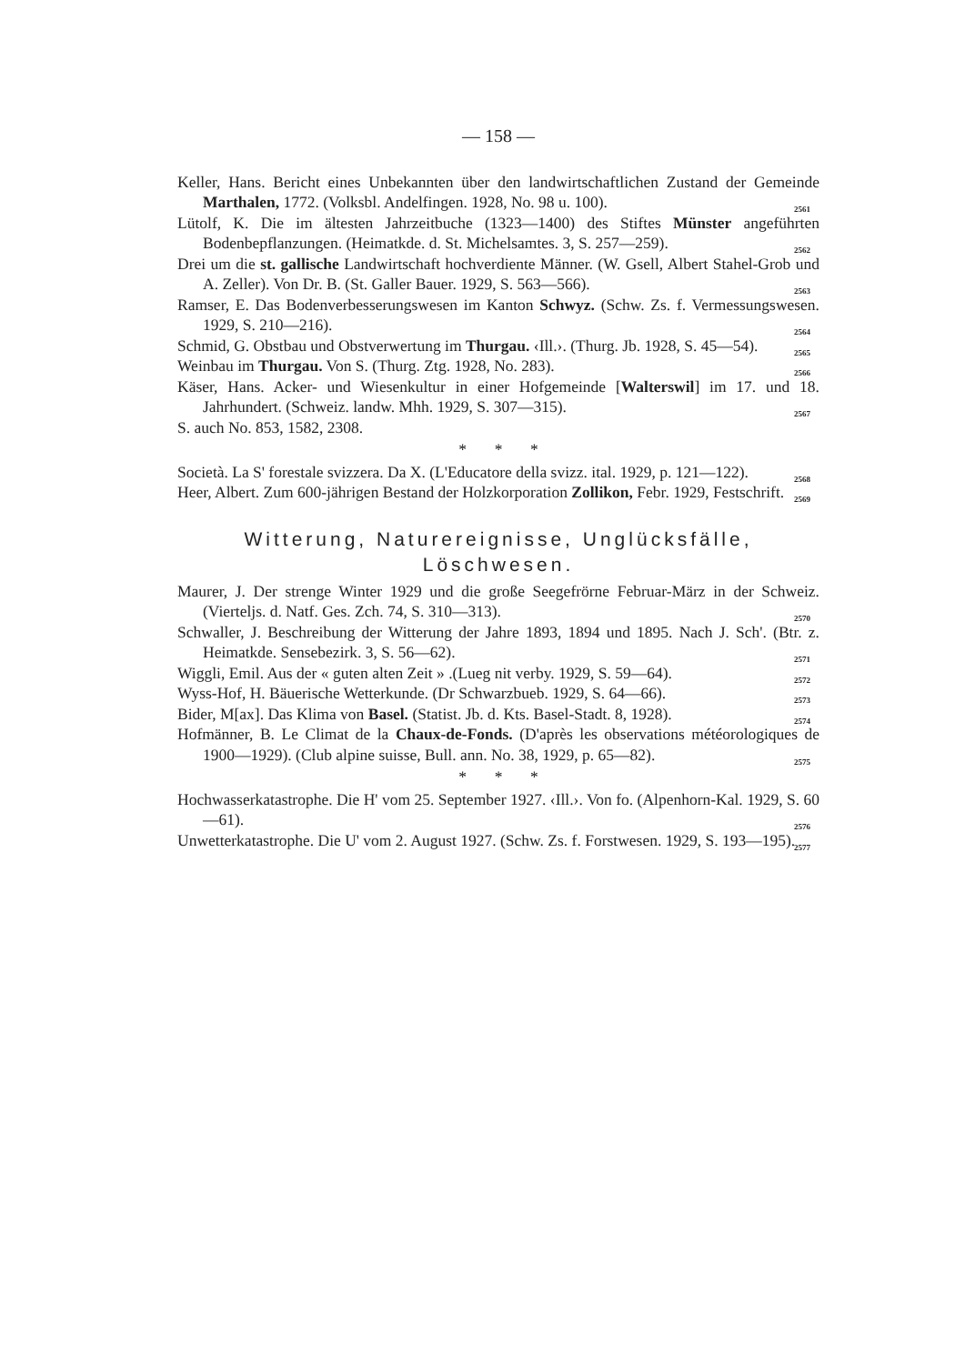— 158 —
Keller, Hans. Bericht eines Unbekannten über den landwirtschaftlichen Zustand der Gemeinde Marthalen, 1772. (Volksbl. Andelfingen. 1928, No. 98 u. 100). 2561
Lütolf, K. Die im ältesten Jahrzeitbuche (1323—1400) des Stiftes Münster angeführten Bodenbepflanzungen. (Heimatkde. d. St. Michelsamtes. 3, S. 257—259). 2562
Drei um die st. gallische Landwirtschaft hochverdiente Männer. (W. Gsell, Albert Stahel-Grob und A. Zeller). Von Dr. B. (St. Galler Bauer. 1929, S. 563—566). 2563
Ramser, E. Das Bodenverbesserungswesen im Kanton Schwyz. (Schw. Zs. f. Vermessungswesen. 1929, S. 210—216). 2564
Schmid, G. Obstbau und Obstverwertung im Thurgau. ‹Ill.›. (Thurg. Jb. 1928, S. 45—54). 2565
Weinbau im Thurgau. Von S. (Thurg. Ztg. 1928, No. 283). 2566
Käser, Hans. Acker- und Wiesenkultur in einer Hofgemeinde [Walterswil] im 17. und 18. Jahrhundert. (Schweiz. landw. Mhh. 1929, S. 307—315). 2567
S. auch No. 853, 1582, 2308.
* * *
Società. La S' forestale svizzera. Da X. (L'Educatore della svizz. ital. 1929, p. 121—122). 2568
Heer, Albert. Zum 600-jährigen Bestand der Holzkorporation Zollikon, Febr. 1929, Festschrift. 2569
Witterung, Naturereignisse, Unglücksfälle, Löschwesen.
Maurer, J. Der strenge Winter 1929 und die große Seegefrörne Februar-März in der Schweiz. (Vierteljs. d. Natf. Ges. Zch. 74, S. 310—313). 2570
Schwaller, J. Beschreibung der Witterung der Jahre 1893, 1894 und 1895. Nach J. Sch'. (Btr. z. Heimatkde. Sensebezirk. 3, S. 56—62). 2571
Wiggli, Emil. Aus der « guten alten Zeit » .(Lueg nit verby. 1929, S. 59—64). 2572
Wyss-Hof, H. Bäuerische Wetterkunde. (Dr Schwarzbueb. 1929, S. 64—66). 2573
Bider, M[ax]. Das Klima von Basel. (Statist. Jb. d. Kts. Basel-Stadt. 8, 1928). 2574
Hofmänner, B. Le Climat de la Chaux-de-Fonds. (D'après les observations météorologiques de 1900—1929). (Club alpine suisse, Bull. ann. No. 38, 1929, p. 65—82). 2575
* * *
Hochwasserkatastrophe. Die H' vom 25. September 1927. ‹Ill.›. Von fo. (Alpenhorn-Kal. 1929, S. 60—61). 2576
Unwetterkatastrophe. Die U' vom 2. August 1927. (Schw. Zs. f. Forstwesen. 1929, S. 193—195). 2577